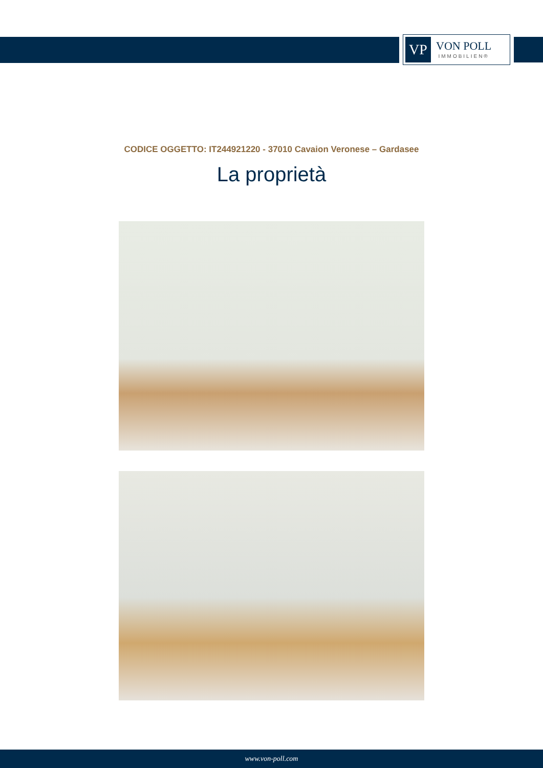VP
VON POLL
IMMOBILIEN®
CODICE OGGETTO: IT244921220 - 37010 Cavaion Veronese – Gardasee
La proprietà
www.von-poll.com